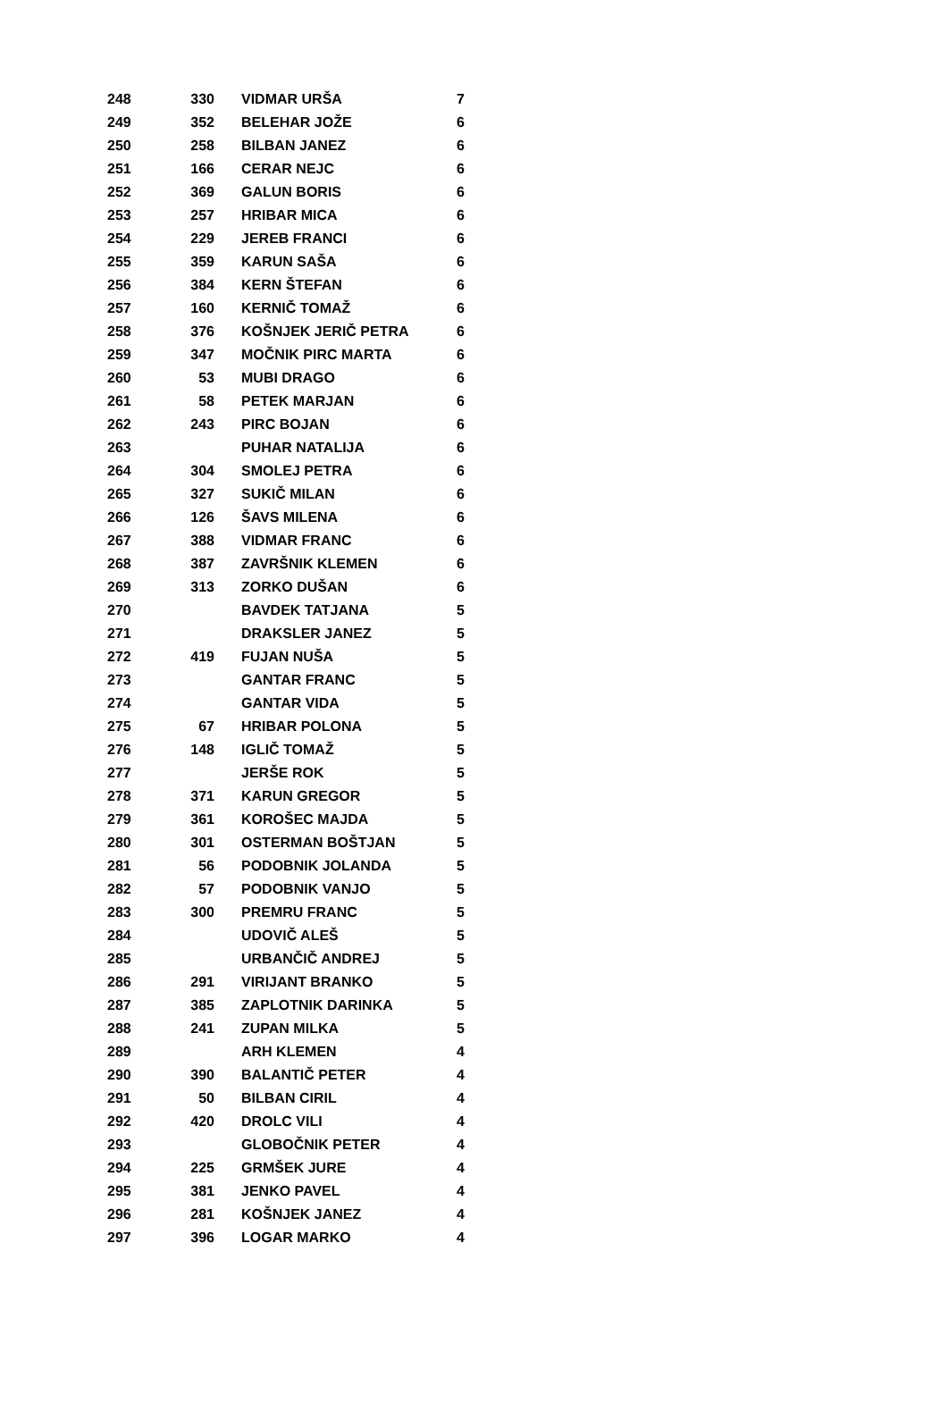| 248 | 330 | VIDMAR URŠA | 7 |
| 249 | 352 | BELEHAR JOŽE | 6 |
| 250 | 258 | BILBAN JANEZ | 6 |
| 251 | 166 | CERAR NEJC | 6 |
| 252 | 369 | GALUN BORIS | 6 |
| 253 | 257 | HRIBAR MICA | 6 |
| 254 | 229 | JEREB FRANCI | 6 |
| 255 | 359 | KARUN SAŠA | 6 |
| 256 | 384 | KERN ŠTEFAN | 6 |
| 257 | 160 | KERNIČ TOMAŽ | 6 |
| 258 | 376 | KOŠNJEK JERIČ PETRA | 6 |
| 259 | 347 | MOČNIK PIRC MARTA | 6 |
| 260 | 53 | MUBI DRAGO | 6 |
| 261 | 58 | PETEK MARJAN | 6 |
| 262 | 243 | PIRC BOJAN | 6 |
| 263 | | PUHAR NATALIJA | 6 |
| 264 | 304 | SMOLEJ PETRA | 6 |
| 265 | 327 | SUKIČ MILAN | 6 |
| 266 | 126 | ŠAVS MILENA | 6 |
| 267 | 388 | VIDMAR FRANC | 6 |
| 268 | 387 | ZAVRŠNIK KLEMEN | 6 |
| 269 | 313 | ZORKO DUŠAN | 6 |
| 270 | | BAVDEK TATJANA | 5 |
| 271 | | DRAKSLER JANEZ | 5 |
| 272 | 419 | FUJAN NUŠA | 5 |
| 273 | | GANTAR FRANC | 5 |
| 274 | | GANTAR VIDA | 5 |
| 275 | 67 | HRIBAR POLONA | 5 |
| 276 | 148 | IGLIČ TOMAŽ | 5 |
| 277 | | JERŠE ROK | 5 |
| 278 | 371 | KARUN GREGOR | 5 |
| 279 | 361 | KOROŠEC MAJDA | 5 |
| 280 | 301 | OSTERMAN BOŠTJAN | 5 |
| 281 | 56 | PODOBNIK JOLANDA | 5 |
| 282 | 57 | PODOBNIK VANJO | 5 |
| 283 | 300 | PREMRU FRANC | 5 |
| 284 | | UDOVIČ ALEŠ | 5 |
| 285 | | URBANČIČ ANDREJ | 5 |
| 286 | 291 | VIRIJANT BRANKO | 5 |
| 287 | 385 | ZAPLOTNIK DARINKA | 5 |
| 288 | 241 | ZUPAN MILKA | 5 |
| 289 | | ARH KLEMEN | 4 |
| 290 | 390 | BALANTIČ PETER | 4 |
| 291 | 50 | BILBAN CIRIL | 4 |
| 292 | 420 | DROLC VILI | 4 |
| 293 | | GLOBOČNIK PETER | 4 |
| 294 | 225 | GRMŠEK JURE | 4 |
| 295 | 381 | JENKO PAVEL | 4 |
| 296 | 281 | KOŠNJEK JANEZ | 4 |
| 297 | 396 | LOGAR MARKO | 4 |